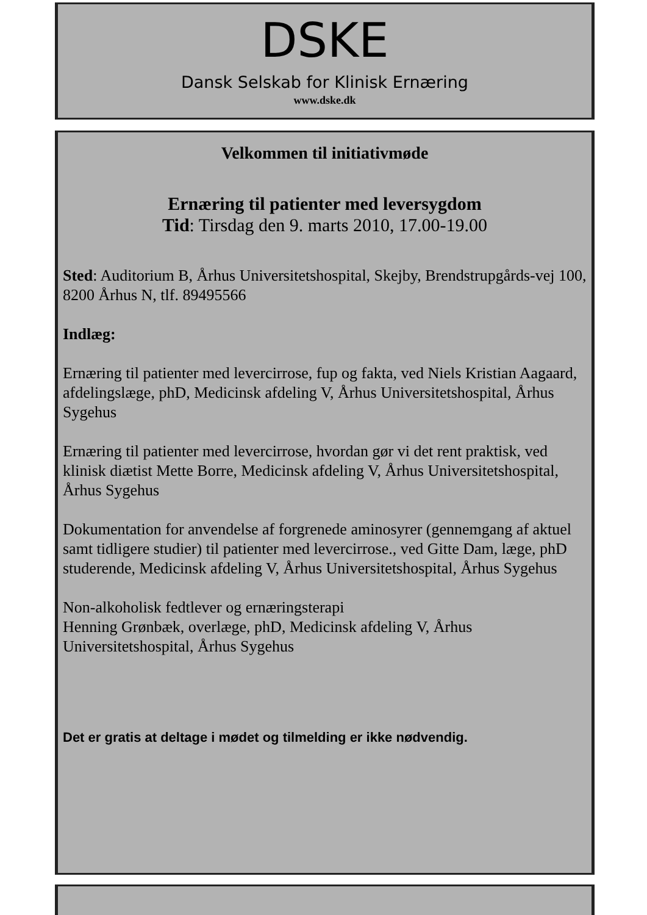DSKE
Dansk Selskab for Klinisk Ernæring
www.dske.dk
Velkommen til initiativmøde
Ernæring til patienter med leversygdom
Tid: Tirsdag den 9. marts 2010, 17.00-19.00
Sted: Auditorium B, Århus Universitetshospital, Skejby, Brendstrupgårds-vej 100, 8200 Århus N, tlf. 89495566
Indlæg:
Ernæring til patienter med levercirrose, fup og fakta, ved Niels Kristian Aagaard, afdelingslæge, phD, Medicinsk afdeling V, Århus Universitetshospital, Århus Sygehus
Ernæring til patienter med levercirrose, hvordan gør vi det rent praktisk, ved klinisk diætist Mette Borre, Medicinsk afdeling V, Århus Universitetshospital, Århus Sygehus
Dokumentation for anvendelse af forgrenede aminosyrer (gennemgang af aktuel samt tidligere studier) til patienter med levercirrose., ved Gitte Dam, læge, phD studerende, Medicinsk afdeling V, Århus Universitetshospital, Århus Sygehus
Non-alkoholisk fedtlever og ernæringsterapi
Henning Grønbæk, overlæge, phD, Medicinsk afdeling V, Århus Universitetshospital, Århus Sygehus
Det er gratis at deltage i mødet og tilmelding er ikke nødvendig.